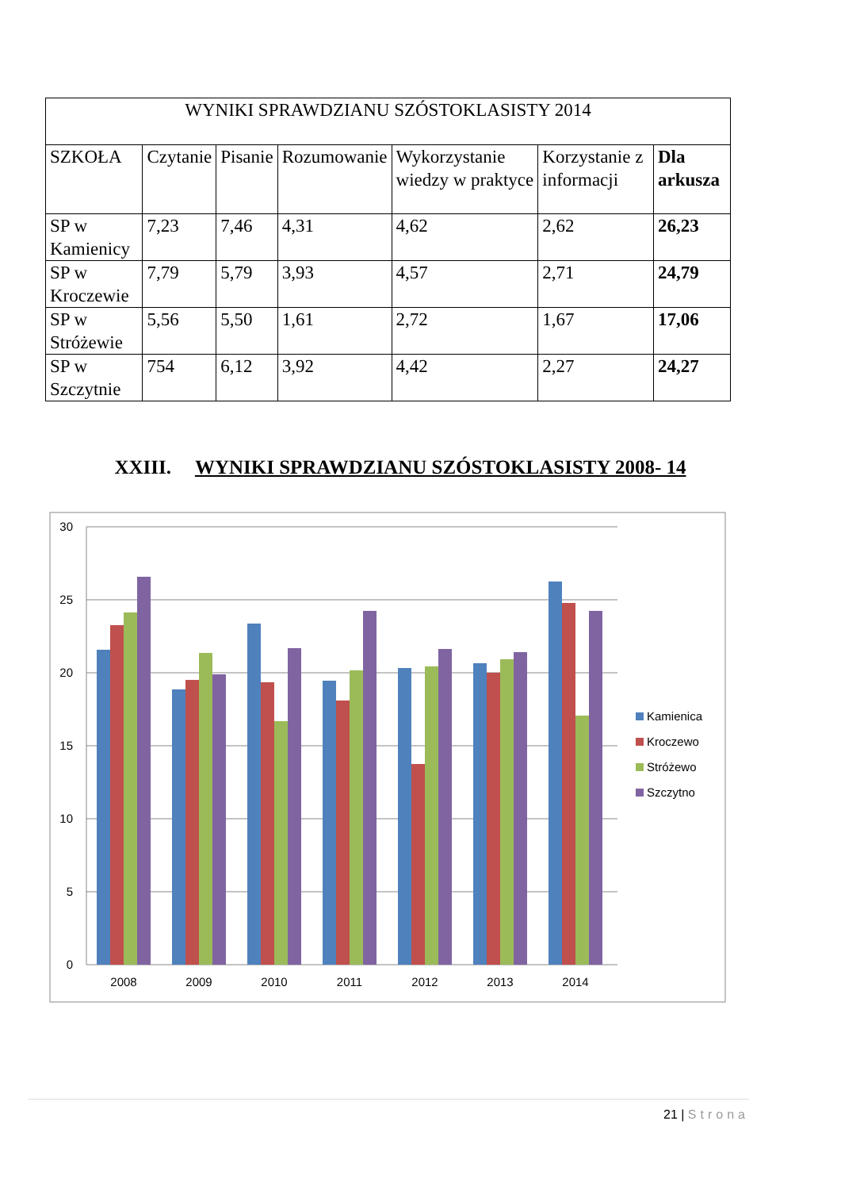| WYNIKI SPRAWDZIANU SZÓSTOKLASISTY 2014 | | | | | | |
| --- | --- | --- | --- | --- | --- | --- |
| SZKOŁA | Czytanie | Pisanie | Rozumowanie | Wykorzystanie wiedzy w praktyce | Korzystanie z informacji | Dla arkusza |
| SP w Kamienicy | 7,23 | 7,46 | 4,31 | 4,62 | 2,62 | 26,23 |
| SP w Kroczewie | 7,79 | 5,79 | 3,93 | 4,57 | 2,71 | 24,79 |
| SP w Stróżewie | 5,56 | 5,50 | 1,61 | 2,72 | 1,67 | 17,06 |
| SP w Szczytnie | 754 | 6,12 | 3,92 | 4,42 | 2,27 | 24,27 |
XXIII. WYNIKI SPRAWDZIANU SZÓSTOKLASISTY 2008- 14
30
25
20
15
10
5
0
2008
2009
2010
2011
2012
2013
2014
Kamienica
Kroczewo
Stróżewo
Szczytno
21 | Strona